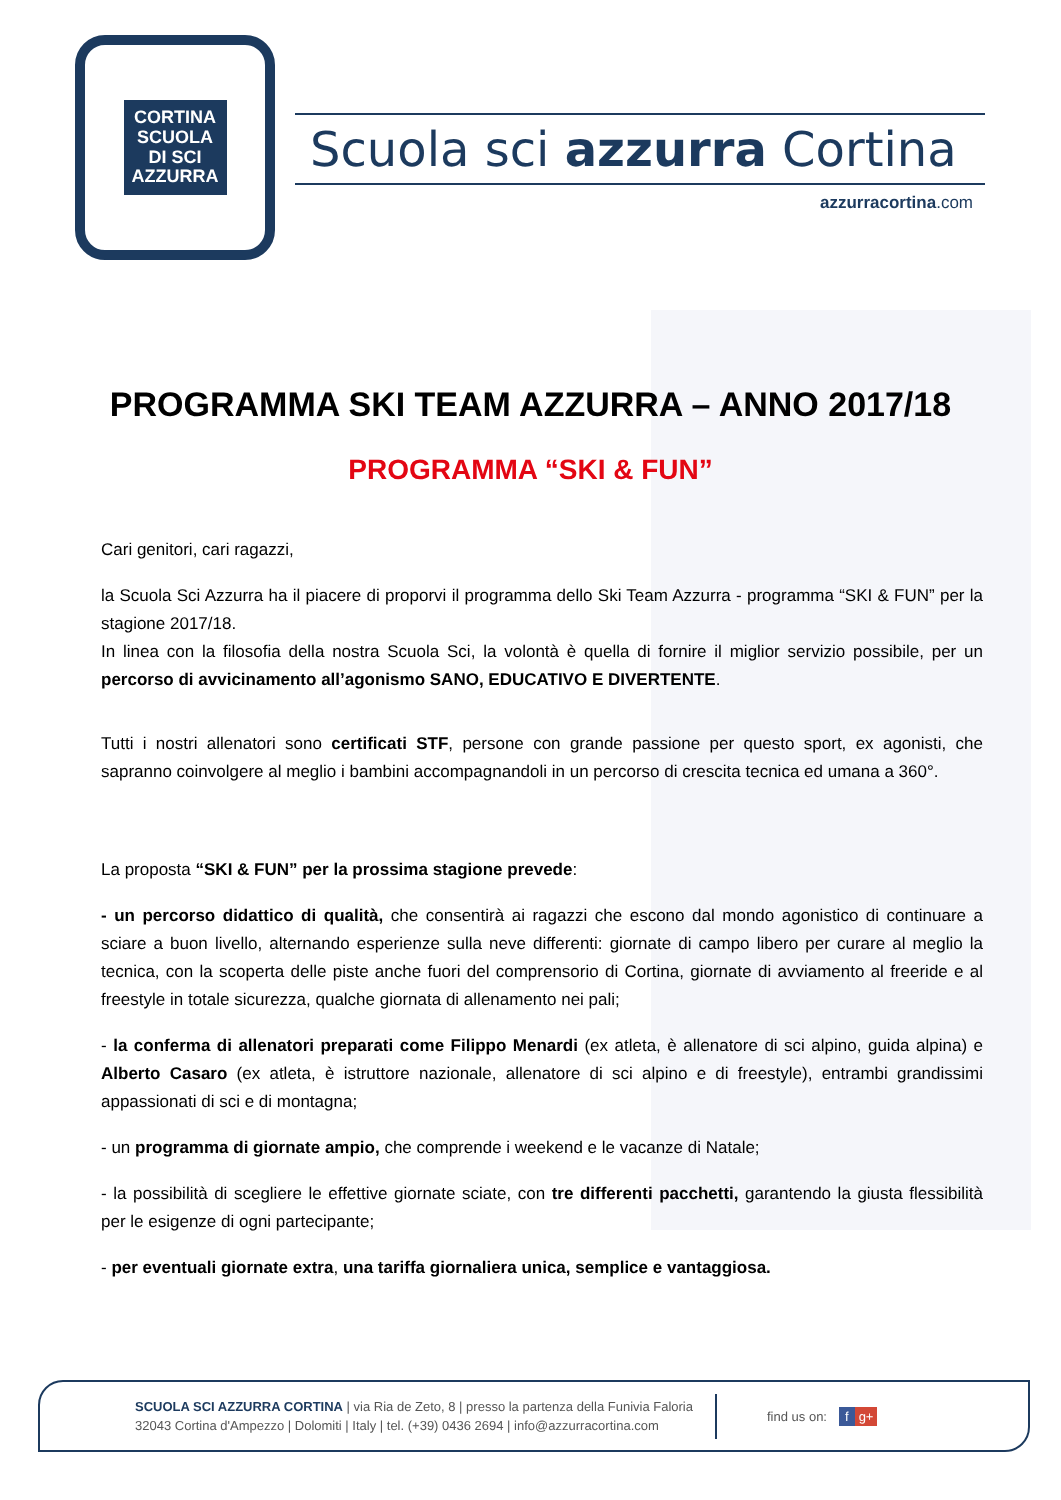CORTINA
SCUOLA
DI SCI
AZZURRA
Scuola sci azzurra Cortina
azzurracortina.com
PROGRAMMA SKI TEAM AZZURRA – ANNO 2017/18
PROGRAMMA “SKI & FUN”
Cari genitori, cari ragazzi,
la Scuola Sci Azzurra ha il piacere di proporvi il programma dello Ski Team Azzurra - programma “SKI & FUN” per la stagione 2017/18.
In linea con la filosofia della nostra Scuola Sci, la volontà è quella di fornire il miglior servizio possibile, per un percorso di avvicinamento all’agonismo SANO, EDUCATIVO E DIVERTENTE.
Tutti i nostri allenatori sono certificati STF, persone con grande passione per questo sport, ex agonisti, che sapranno coinvolgere al meglio i bambini accompagnandoli in un percorso di crescita tecnica ed umana a 360°.
La proposta “SKI & FUN” per la prossima stagione prevede:
- un percorso didattico di qualità, che consentirà ai ragazzi che escono dal mondo agonistico di continuare a sciare a buon livello, alternando esperienze sulla neve differenti: giornate di campo libero per curare al meglio la tecnica, con la scoperta delle piste anche fuori del comprensorio di Cortina, giornate di avviamento al freeride e al freestyle in totale sicurezza, qualche giornata di allenamento nei pali;
- la conferma di allenatori preparati come Filippo Menardi (ex atleta, è allenatore di sci alpino, guida alpina) e Alberto Casaro (ex atleta, è istruttore nazionale, allenatore di sci alpino e di freestyle), entrambi grandissimi appassionati di sci e di montagna;
- un programma di giornate ampio, che comprende i weekend e le vacanze di Natale;
- la possibilità di scegliere le effettive giornate sciate, con tre differenti pacchetti, garantendo la giusta flessibilità per le esigenze di ogni partecipante;
- per eventuali giornate extra, una tariffa giornaliera unica, semplice e vantaggiosa.
SCUOLA SCI AZZURRA CORTINA | via Ria de Zeto, 8 | presso la partenza della Funivia Faloria
32043 Cortina d'Ampezzo | Dolomiti | Italy | tel. (+39) 0436 2694 | info@azzurracortina.com
find us on: f g+